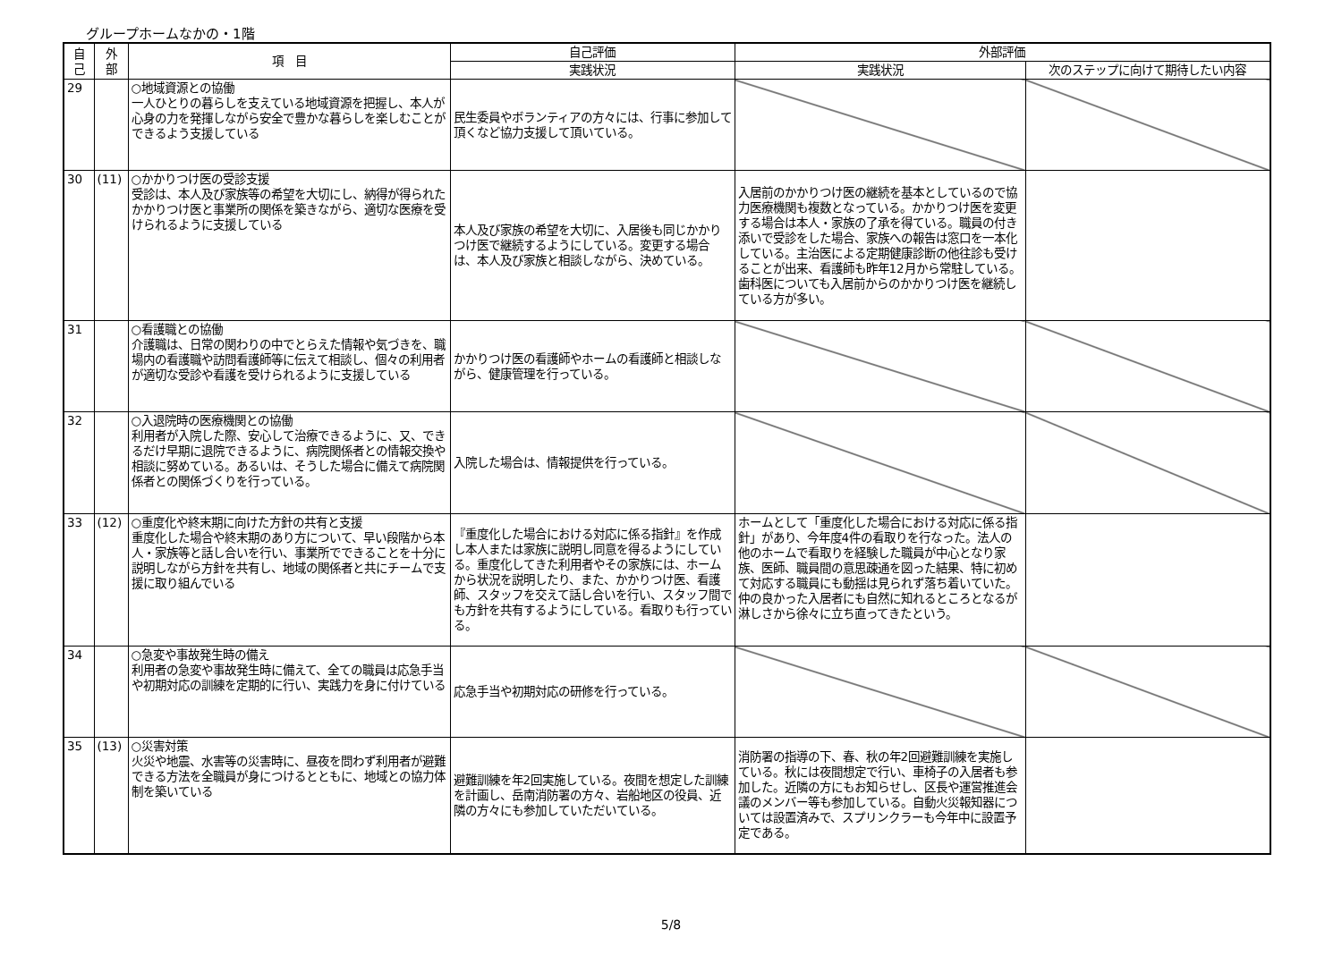グループホームなかの・1階
| 自 己 | 外 部 | 項 目 | 自己評価 | 外部評価 | |
| --- | --- | --- | --- | --- | --- |
| | | | 実践状況 | 実践状況 | 次のステップに向けて期待したい内容 |
| 29 | | ○地域資源との協働 一人ひとりの暮らしを支えている地域資源を把握し、本人が心身の力を発揮しながら安全で豊かな暮らしを楽しむことができるよう支援している | 民生委員やボランティアの方々には、行事に参加して頂くなど協力支援して頂いている。 | | |
| 30 | (11) | ○かかりつけ医の受診支援 受診は、本人及び家族等の希望を大切にし、納得が得られたかかりつけ医と事業所の関係を築きながら、適切な医療を受けられるように支援している | 本人及び家族の希望を大切に、入居後も同じかかりつけ医で継続するようにしている。変更する場合は、本人及び家族と相談しながら、決めている。 | 入居前のかかりつけ医の継続を基本としているので協力医療機関も複数となっている。かかりつけ医を変更する場合は本人・家族の了承を得ている。職員の付き添いで受診をした場合、家族への報告は窓口を一本化している。主治医による定期健康診断の他往診も受けることが出来、看護師も昨年12月から常駐している。歯科医についても入居前からのかかりつけ医を継続している方が多い。 | |
| 31 | | ○看護職との協働 介護職は、日常の関わりの中でとらえた情報や気づきを、職場内の看護職や訪問看護師等に伝えて相談し、個々の利用者が適切な受診や看護を受けられるように支援している | かかりつけ医の看護師やホームの看護師と相談しながら、健康管理を行っている。 | | |
| 32 | | ○入退院時の医療機関との協働 利用者が入院した際、安心して治療できるように、又、できるだけ早期に退院できるように、病院関係者との情報交換や相談に努めている。あるいは、そうした場合に備えて病院関係者との関係づくりを行っている。 | 入院した場合は、情報提供を行っている。 | | |
| 33 | (12) | ○重度化や終末期に向けた方針の共有と支援 重度化した場合や終末期のあり方について、早い段階から本人・家族等と話し合いを行い、事業所でできることを十分に説明しながら方針を共有し、地域の関係者と共にチームで支援に取り組んでいる | 『重度化した場合における対応に係る指針』を作成し本人または家族に説明し同意を得るようにしている。重度化してきた利用者やその家族には、ホームから状況を説明したり、また、かかりつけ医、看護師、スタッフを交えて話し合いを行い、スタッフ間でも方針を共有するようにしている。看取りも行っている。 | ホームとして「重度化した場合における対応に係る指針」があり、今年度4件の看取りを行なった。法人の他のホームで看取りを経験した職員が中心となり家族、医師、職員間の意思疎通を図った結果、特に初めて対応する職員にも動揺は見られず落ち着いていた。仲の良かった入居者にも自然に知れるところとなるが淋しさから徐々に立ち直ってきたという。 | |
| 34 | | ○急変や事故発生時の備え 利用者の急変や事故発生時に備えて、全ての職員は応急手当や初期対応の訓練を定期的に行い、実践力を身に付けている | 応急手当や初期対応の研修を行っている。 | | |
| 35 | (13) | ○災害対策 火災や地震、水害等の災害時に、昼夜を問わず利用者が避難できる方法を全職員が身につけるとともに、地域との協力体制を築いている | 避難訓練を年2回実施している。夜間を想定した訓練を計画し、岳南消防署の方々、岩船地区の役員、近隣の方々にも参加していただいている。 | 消防署の指導の下、春、秋の年2回避難訓練を実施している。秋には夜間想定で行い、車椅子の入居者も参加した。近隣の方にもお知らせし、区長や運営推進会議のメンバー等も参加している。自動火災報知器については設置済みで、スプリンクラーも今年中に設置予定である。 | |
5/8